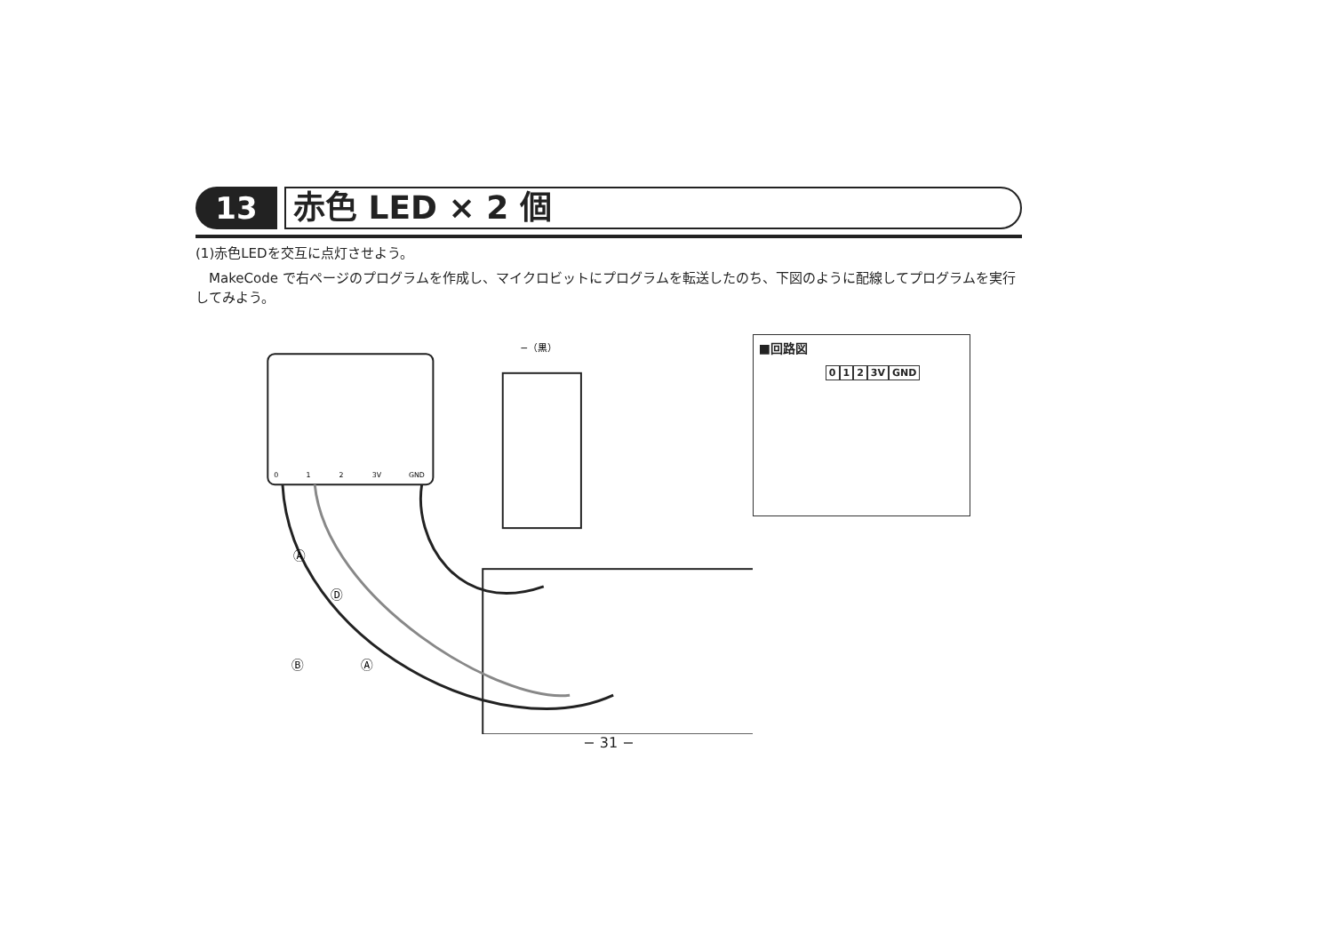13
赤色 LED × 2 個
(1)赤色LEDを交互に点灯させよう。
　MakeCode で右ページのプログラムを作成し、マイクロビットにプログラムを転送したのち、下図のように配線してプログラムを実行してみよう。
−（黒）
Ⓐ
Ⓓ
Ⓑ
Ⓐ
0
1
2
3V
GND
■回路図
0 1 2 3V GND
− 31 −